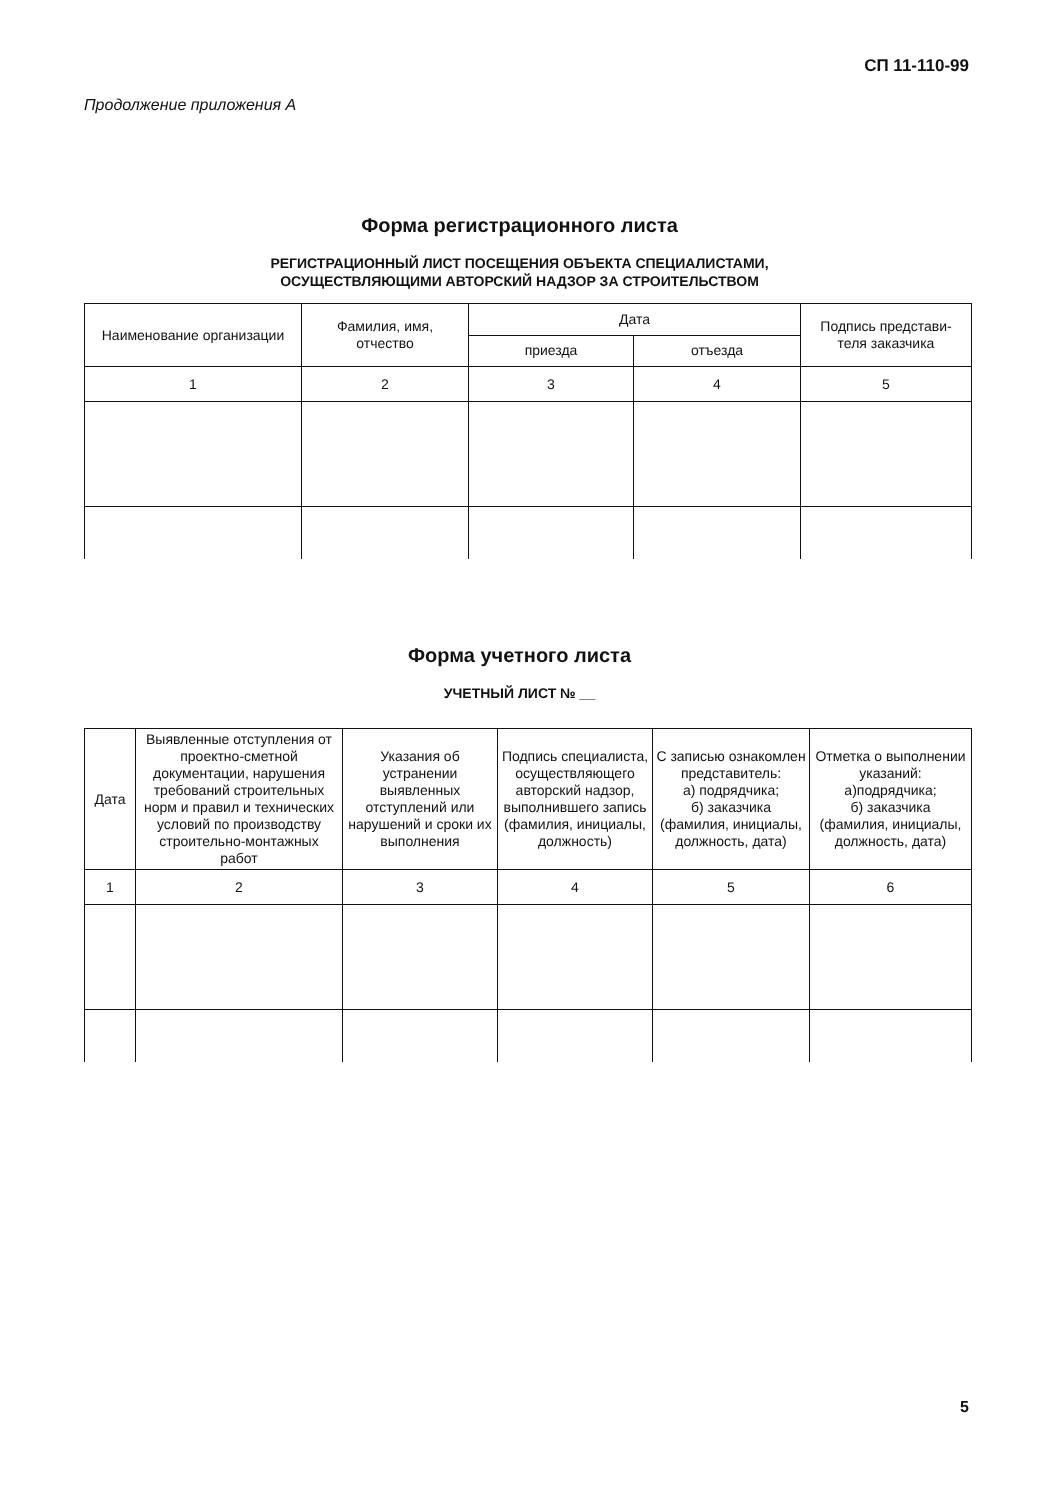СП 11-110-99
Продолжение приложения А
Форма регистрационного листа
РЕГИСТРАЦИОННЫЙ ЛИСТ ПОСЕЩЕНИЯ ОБЪЕКТА СПЕЦИАЛИСТАМИ,
ОСУЩЕСТВЛЯЮЩИМИ АВТОРСКИЙ НАДЗОР ЗА СТРОИТЕЛЬСТВОМ
| Наименование организации | Фамилия, имя, отчество | Дата | | Подпись представи- теля заказчика |
| --- | --- | --- | --- | --- |
| | | приезда | отъезда | |
| 1 | 2 | 3 | 4 | 5 |
Форма учетного листа
УЧЕТНЫЙ ЛИСТ № __
| Дата | Выявленные отступления от проектно-сметной документации, нарушения требований строительных норм и правил и технических условий по производству строительно-монтажных работ | Указания об устранении выявленных отступлений или нарушений и сроки их выполнения | Подпись специалиста, осуществляющего авторский надзор, выполнившего запись (фамилия, инициалы, должность) | С записью ознакомлен представитель: а) подрядчика; б) заказчика (фамилия, инициалы, должность, дата) | Отметка о выполнении указаний: а)подрядчика; б) заказчика (фамилия, инициалы, должность, дата) |
| --- | --- | --- | --- | --- | --- |
| 1 | 2 | 3 | 4 | 5 | 6 |
5